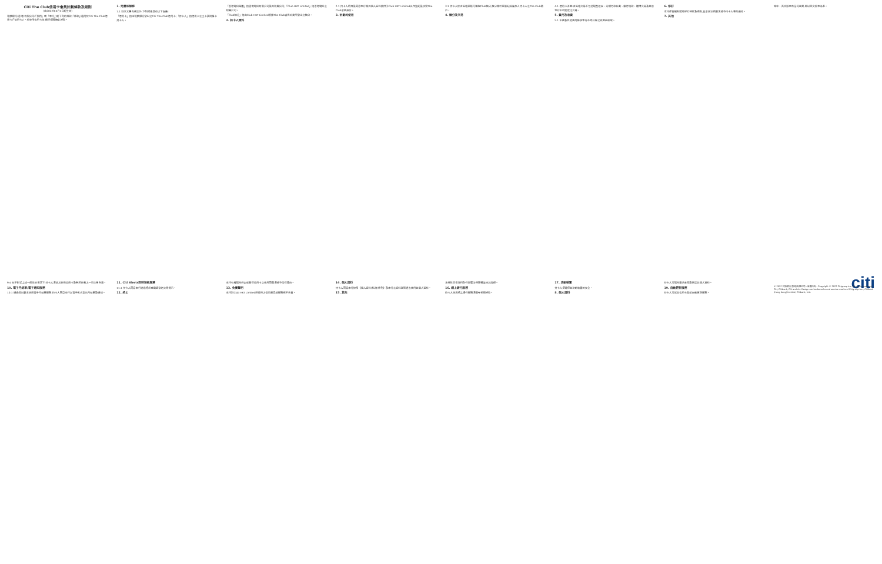Citi The Club信用卡會員計劃條款及細則
(由2022年4月1日起生效)
花旗銀行(香港)有限公司(「我們」或「本行」)就下列的條款(「條款」)適用於Citi The Club信用卡(「信用卡」)。於使用信用卡前,請仔細閱讀此條款。
1. 定義和解釋
1.1 除本文另有規定外,下列詞語具有以下含義:
「信用卡」指由花旗銀行發出之Citi The Club信用卡;「持卡人」指信用卡之主卡及附屬卡持卡人。
「香港電訊集團」指香港電訊有限公司及其附屬公司;「Club HKT Limited」指香港電訊之附屬公司。
「Club積分」指由Club HKT Limited根據The Club會員計劃所發出之積分。
2. 持卡人資料
2.1 持卡人明白及同意本行將其個人資料提供予Club HKT Limited以作登記及核實The Club會員身份。
3. 計劃的使用
3.1 持卡人於合資格簽賬可賺取Club積分,積分將於簽賬記錄後存入持卡人之The Club賬戶。
4. 積分及交易
4.1 信用卡消費:合資格交易不包括現金透支、分期付款計劃、繳付稅款、賭博交易及其他本行不時指定之交易。
5. 費用及收費
5.1 年費及其他費用將按本行不時公佈之收費表收取。
6. 修訂
本行保留權利隨時修訂條款及細則,並會按法例要求給予持卡人事先通知。
7. 其他
如中、英文版本有任何歧異,概以英文版本為準。
9.4 在不影響上述一般性的情況下,持卡人須就其使用信用卡及參與計劃之一切交易負責。
10. 電子月結單/電子通知服務
10.1 通過提出要求使用電子月結單服務,持卡人同意本行以電子形式發出月結單及通知。
11. Citi Alerts即時短訊服務
11.1 持卡人同意本行透過短訊或電郵發送交易提示。
12. 終止
本行有權隨時終止或暫停信用卡之使用而毋須給予任何理由。
13. 免責聲明
本行對Club HKT Limited所提供之任何產品或服務概不負責。
14. 個人資料
持卡人同意本行按照《個人資料(私隱)條例》及本行之資料政策通告使用其個人資料。
15. 其他
本條款受香港特別行政區法律管轄並按其詮釋。
16. 網上銀行服務
持卡人使用網上銀行服務須遵守相關條款。
17. 流動裝置
持卡人須確保其流動裝置的安全。
8. 個人資料
持卡人可隨時要求查閱及更正其個人資料。
19. 自動更新服務
持卡人可就其信用卡登記自動更新服務。
citi
© 2022 花旗銀行(香港)有限公司。版權所有。Copyright © 2022 Citigroup Inc. All rights reserved. Citi, Citibank, Citi and Arc Design are trademarks and service marks of Citigroup Inc., Citibank (Hong Kong) Limited, Citibank, N.A.